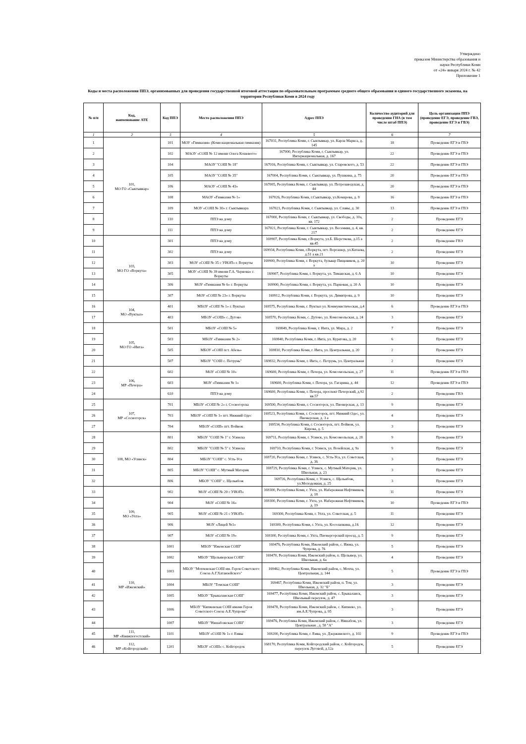Утверждено
приказом Министерства образования и
науки Республики Коми
от «24» января 2024 г. № 42
Приложение 1
Коды и места расположения ППЭ, организованных для проведения государственной итоговой аттестации по образовательным программам среднего общего образования и единого государственного экзамена, на территории Республики Коми в 2024 году
| № п/п | Код, наименование АТЕ | Код ППЭ | Место расположения ППЭ | Адрес ППЭ | Количество аудиторий для проведения ГИА (в том числе штаб ППЭ) | Цель организации ППЭ (проведение ЕГЭ, проведение ГВЭ, проведение ЕГЭ и ГВЭ) |
| --- | --- | --- | --- | --- | --- | --- |
| 1 | 2 | 3 | 4 | 5 | 6 | 7 |
| 1 | 101, МО ГО «Сыктывкар» | 101 | МОУ «Гимназия» (Коми национальная гимназия) | 167031, Республика Коми, г. Сыктывкар, ул. Карла Маркса, д. 145 | 18 | Проведение ЕГЭ и ГВЭ |
| 2 | | 102 | МАОУ «СОШ № 12 имени Олега Кошевого» | 167000, Республика Коми, г. Сыктывкар, ул. Интернациональная, д. 167 | 22 | Проведение ЕГЭ и ГВЭ |
| 3 | | 104 | МАОУ "СОШ № 18" | 167016, Республика Коми, г. Сыктывкар, ул. Старовского, д. 53 | 22 | Проведение ЕГЭ и ГВЭ |
| 4 | | 105 | МАОУ "СОШ № 35" | 167004, Республика Коми, г. Сыктывкар, ул. Пушкина, д. 75 | 20 | Проведение ЕГЭ и ГВЭ |
| 5 | | 106 | МАОУ «СОШ № 43» | 167005, Республика Коми, г. Сыктывкар, ул. Петрозаводская, д. 44 | 20 | Проведение ЕГЭ и ГВЭ |
| 6 | | 108 | МАОУ «Гимназия № 1» | 167026, Республика Коми, г.Сыктывкар, ул.Комарова, д. 9 | 16 | Проведение ЕГЭ и ГВЭ |
| 7 | | 109 | МОУ «СОШ № 30» г. Сыктывкара | 167021, Республика Коми, г. Сыктывкар, ул. Славы, д. 30 | 13 | Проведение ЕГЭ и ГВЭ |
| 8 | | 110 | ППЭ на дому | 167000, Республика Коми, г. Сыктывкар, ул. Свободы, д. 10а, кв. 172 | 2 | Проведение ЕГЭ |
| 9 | | 111 | ППЭ на дому | 167021, Республика Коми, г. Сыктывкар, ул. Весенняя, д. 4, кв. 217 | 2 | Проведение ЕГЭ |
| 10 | 103, МО ГО «Воркута» | 301 | ППЭ на дому | 169907, Республика Коми, г.Воркута, ул.Б. Шерстнева, д.15 а кв.45 | 2 | Проведение ГВЭ |
| 11 | | 302 | ППЭ на дому | 169934, Республика Коми, г.Воркута, пгт. Воргашер, ул.Катаева, д.51 а кв.21 | 2 | Проведение ЕГЭ |
| 12 | | 303 | МОУ «СОШ № 35 с УИОП» г. Воркуты | 169900, Республика Коми, г. Воркута, бульвар Пищевиков, д. 20 а | 10 | Проведение ЕГЭ |
| 13 | | 305 | МОУ «СОШ № 39 имени Г.А. Чернова» г. Воркуты | 169907, Республика Коми, г. Воркута, ул. Тиманская, д. 6 А | 10 | Проведение ЕГЭ |
| 14 | | 306 | МОУ «Гимназия № 6» г. Воркуты | 169900, Республика Коми, г. Воркута, ул. Парковая, д. 20 А | 10 | Проведение ЕГЭ |
| 15 | | 307 | МОУ «СОШ № 23» г. Воркуты | 169912, Республика Коми, г. Воркута, ул. Димитрова, д. 9 | 10 | Проведение ЕГЭ |
| 16 | 104, МО «Вуктыл» | 401 | МБОУ «СОШ № 1» г. Вуктыл | 169575, Республика Коми, г. Вуктыл ул. Коммунистическая, д.4 | 6 | Проведение ЕГЭ и ГВЭ |
| 17 | | 403 | МБОУ «СОШ» с. Дутово | 169570, Республика Коми, с. Дутово, ул. Комсомольская, д. 24 | 3 | Проведение ЕГЭ |
| 18 | 105, МО ГО «Инта» | 501 | МБОУ «СОШ № 5» | 169849, Республика Коми, г. Инта, ул. Мира, д. 2 | 7 | Проведение ЕГЭ |
| 19 | | 503 | МБОУ «Гимназия № 2» | 169840, Республика Коми, г. Инта, ул. Куратова, д. 20 | 6 | Проведение ЕГЭ |
| 20 | | 505 | МБОУ «СОШ пст. Абезь» | 169810, Республика Коми, г. Инта, ул. Центральная, д. 20 | 2 | Проведение ЕГЭ |
| 21 | | 507 | МБОУ "СОШ с. Петрунь" | 169832, Республика Коми, г. Инта, с. Петрунь, ул. Центральная | 2 | Проведение ЕГЭ |
| 22 | 106, МР «Печора» | 602 | МОУ «СОШ № 10» | 169600, Республика Коми, г. Печора, ул. Комсомольская, д. 27 | 11 | Проведение ЕГЭ и ГВЭ |
| 23 | | 603 | МОУ «Гимназия № 1» | 169600, Республика Коми, г. Печора, ул. Гагарина, д. 44 | 12 | Проведение ЕГЭ и ГВЭ |
| 24 | | 610 | ППЭ на дому | 169600, Республика Коми, г. Печора, проспект Печорский, д.92 кв.57 | 2 | Проведение ГВЭ |
| 25 | 107, МР «Сосногорск» | 701 | МБОУ «СОШ № 2» г. Сосногорска | 169500, Республика Коми, г. Сосногорск, ул. Пионерская, д. 13 | 9 | Проведение ЕГЭ |
| 26 | | 703 | МБОУ «СОШ № 1» пгт. Нижний Одес | 169523, Республика Коми, г. Сосногорск, пгт. Нижний Одес, ул. Пионерская, д. 3 а | 4 | Проведение ЕГЭ |
| 27 | | 704 | МБОУ «СОШ» пгт. Войвож | 169534, Республика Коми, г. Сосногорск, пгт. Войвож, ул. Кирова, д. 5 | 3 | Проведение ЕГЭ |
| 28 | 108, МО «Усинск» | 801 | МБОУ "СОШ № 1" г. Усинска | 169711, Республика Коми, г. Усинск, ул. Комсомольская, д. 28 | 9 | Проведение ЕГЭ |
| 29 | | 802 | МБОУ "СОШ № 5" г. Усинска | 169710, Республика Коми, г. Усинск, ул. Возейская, д. 9а | 9 | Проведение ЕГЭ |
| 30 | | 804 | МБОУ "СОШ" с. Усть-Уса | 169720, Республика Коми, г. Усинск, с. Усть-Уса, ул. Советская, д. 36 | 3 | Проведение ЕГЭ |
| 31 | | 805 | МБОУ "СОШ" с. Мутный Материк | 169729, Республика Коми, г. Усинск, с. Мутный Материк, ул. Школьная, д. 23 | 3 | Проведение ЕГЭ |
| 32 | | 806 | МБОУ "СОШ" с. Щельябож | 169726, Республика Коми, г. Усинск, с. Щельябож, ул.Молодежная, д. 25 | 3 | Проведение ЕГЭ |
| 33 | 109, МО «Ухта» | 902 | МОУ «СОШ № 20 с УИОП» | 169300, Республика Коми, г. Ухта, ул. Набережная Нефтяников, д. 18 | 11 | Проведение ЕГЭ |
| 34 | | 904 | МОУ «СОШ № 16» | 169300, Республика Коми, г. Ухта, ул. Набережная Нефтяников, д. 19 | 10 | Проведение ЕГЭ и ГВЭ |
| 35 | | 905 | МОУ «СОШ № 21 с УИОП» | 169300, Республика Коми, г. Ухта, ул. Советская, д. 5 | 11 | Проведение ЕГЭ |
| 36 | | 906 | МОУ «Лицей №1» | 169300, Республика Коми, г. Ухта, ул. Косолапкина, д.16 | 12 | Проведение ЕГЭ |
| 37 | | 907 | МОУ «СОШ № 19» | 169300, Республика Коми, г. Ухта, Пионергорский проезд, д. 5 | 9 | Проведение ЕГЭ |
| 38 | 110, МР «Ижемский» | 1001 | МБОУ "Ижемская СОШ" | 169476, Республика Коми, Ижемский район, с. Ижма, ул. Чупрова, д. 76 | 5 | Проведение ЕГЭ |
| 39 | | 1002 | МБОУ "Щельяюрская СОШ" | 169470, Республика Коми, Ижемский район, п. Щельяюр, ул. Школьная, д. 6а | 4 | Проведение ЕГЭ |
| 40 | | 1003 | МБОУ "Мохченская СОШ им. Героя Советского Союза А.Г.Хатанзейского" | 169462, Республика Коми, Ижемский район, с. Мохча, ул. Центральная, д. 144 | 5 | Проведение ЕГЭ и ГВЭ |
| 41 | | 1004 | МБОУ "Томская СОШ" | 169467, Республика Коми, Ижемский район, п. Том, ул. Школьная, д. 32 "Б" | 3 | Проведение ЕГЭ |
| 42 | | 1005 | МБОУ "Брыкаланская СОШ" | 169477, Республика Коми, Ижемский район, с. Брыкаланск, Школьный переулок, д. 47 | 3 | Проведение ЕГЭ |
| 43 | | 1006 | МБОУ "Кипиевская СОШ имени Героя Советского Союза А.Е.Чупрова" | 169478, Республика Коми, Ижемский район, с. Кипиево, ул. им.А.Е.Чупрова, д. 95 | 3 | Проведение ЕГЭ |
| 44 | | 1007 | МБОУ "Няшабожская СОШ" | 169476, Республика Коми, Ижемский район, с. Няшабож, ул. Центральная , д. 58 "А" | 3 | Проведение ЕГЭ |
| 45 | 111, МР «Княжпогостский» | 1101 | МБОУ «СОШ № 1» г. Емвы | 169200, Республика Коми, г. Емва, ул. Дзержинского, д. 102 | 9 | Проведение ЕГЭ и ГВЭ |
| 46 | 112, МР «Койгородский» | 1201 | МБОУ «СОШ» с. Койгородок | 168170, Республика Коми, Койгородский район, с. Койгородок, переулок Луговой, д.12а | 5 | Проведение ЕГЭ |